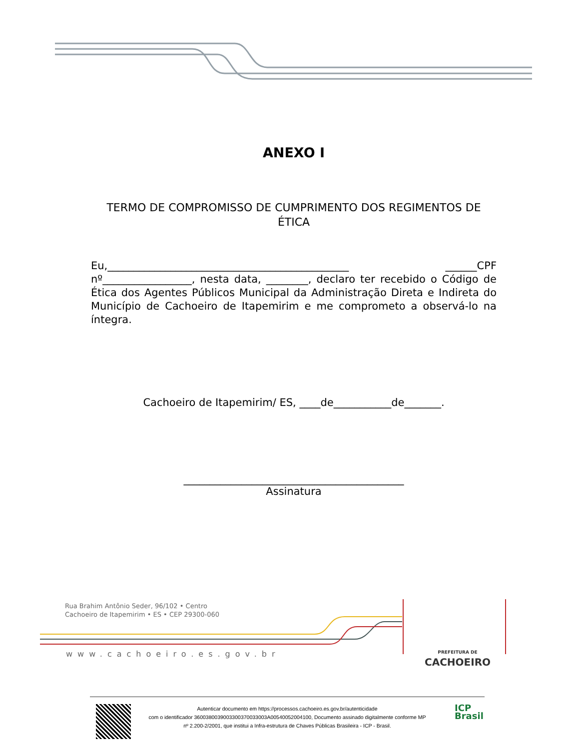ANEXO I
TERMO DE COMPROMISSO DE CUMPRIMENTO DOS REGIMENTOS DE ÉTICA
Eu,______________________________________________ ______CPF nº_________________, nesta data, ________, declaro ter recebido o Código de Ética dos Agentes Públicos Municipal da Administração Direta e Indireta do Município de Cachoeiro de Itapemirim e me comprometo a observá-lo na íntegra.
Cachoeiro de Itapemirim/ ES, ____de___________de_______.
__________________________________________
Assinatura
Rua Brahim Antônio Seder, 96/102 • Centro
Cachoeiro de Itapemirim • ES • CEP 29300-060
www.cachoeiro.es.gov.br
PREFEITURA DE
CACHOEIRO
Autenticar documento em https://processos.cachoeiro.es.gov.br/autenticidade
com o identificador 3600380039003300370033003A00540052004100, Documento assinado digitalmente conforme MP
nº 2.200-2/2001, que institui a Infra-estrutura de Chaves Públicas Brasileira - ICP - Brasil.
ICP
Brasil